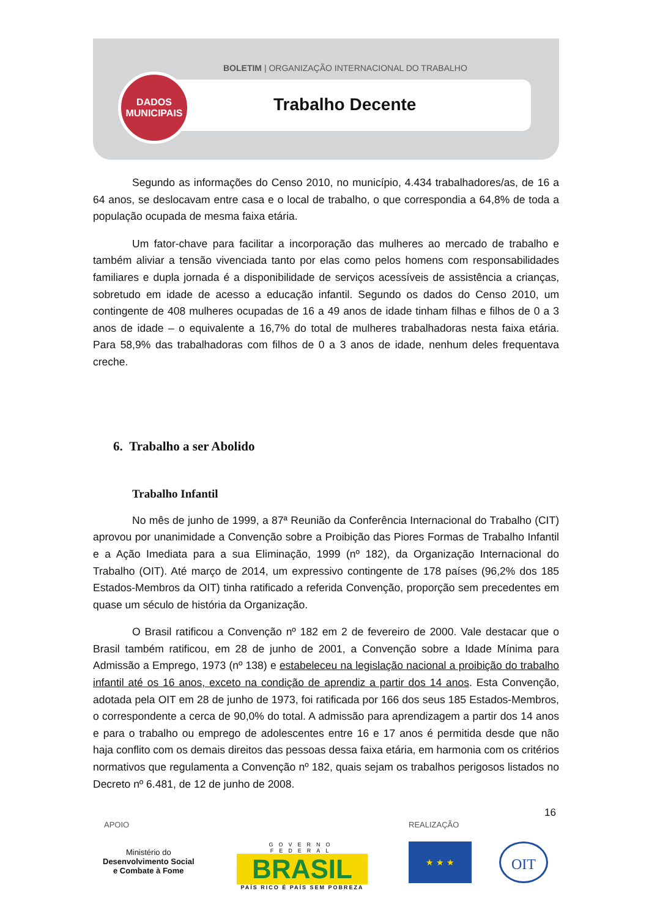DADOS
MUNICIPAIS
BOLETIM | ORGANIZAÇÃO INTERNACIONAL DO TRABALHO
Trabalho Decente
Segundo as informações do Censo 2010, no município, 4.434 trabalhadores/as, de 16 a 64 anos, se deslocavam entre casa e o local de trabalho, o que correspondia a 64,8% de toda a população ocupada de mesma faixa etária.
Um fator-chave para facilitar a incorporação das mulheres ao mercado de trabalho e também aliviar a tensão vivenciada tanto por elas como pelos homens com responsabilidades familiares e dupla jornada é a disponibilidade de serviços acessíveis de assistência a crianças, sobretudo em idade de acesso a educação infantil. Segundo os dados do Censo 2010, um contingente de 408 mulheres ocupadas de 16 a 49 anos de idade tinham filhas e filhos de 0 a 3 anos de idade – o equivalente a 16,7% do total de mulheres trabalhadoras nesta faixa etária. Para 58,9% das trabalhadoras com filhos de 0 a 3 anos de idade, nenhum deles frequentava creche.
6. Trabalho a ser Abolido
Trabalho Infantil
No mês de junho de 1999, a 87ª Reunião da Conferência Internacional do Trabalho (CIT) aprovou por unanimidade a Convenção sobre a Proibição das Piores Formas de Trabalho Infantil e a Ação Imediata para a sua Eliminação, 1999 (nº 182), da Organização Internacional do Trabalho (OIT). Até março de 2014, um expressivo contingente de 178 países (96,2% dos 185 Estados-Membros da OIT) tinha ratificado a referida Convenção, proporção sem precedentes em quase um século de história da Organização.
O Brasil ratificou a Convenção nº 182 em 2 de fevereiro de 2000. Vale destacar que o Brasil também ratificou, em 28 de junho de 2001, a Convenção sobre a Idade Mínima para Admissão a Emprego, 1973 (nº 138) e estabeleceu na legislação nacional a proibição do trabalho infantil até os 16 anos, exceto na condição de aprendiz a partir dos 14 anos. Esta Convenção, adotada pela OIT em 28 de junho de 1973, foi ratificada por 166 dos seus 185 Estados-Membros, o correspondente a cerca de 90,0% do total. A admissão para aprendizagem a partir dos 14 anos e para o trabalho ou emprego de adolescentes entre 16 e 17 anos é permitida desde que não haja conflito com os demais direitos das pessoas dessa faixa etária, em harmonia com os critérios normativos que regulamenta a Convenção nº 182, quais sejam os trabalhos perigosos listados no Decreto nº 6.481, de 12 de junho de 2008.
16
APOIO REALIZAÇÃO
Ministério do
Desenvolvimento Social
e Combate à Fome
GOVERNO FEDERAL
BRASIL
PAÍS RICO É PAÍS SEM POBREZA
★ ★ ★ OIT